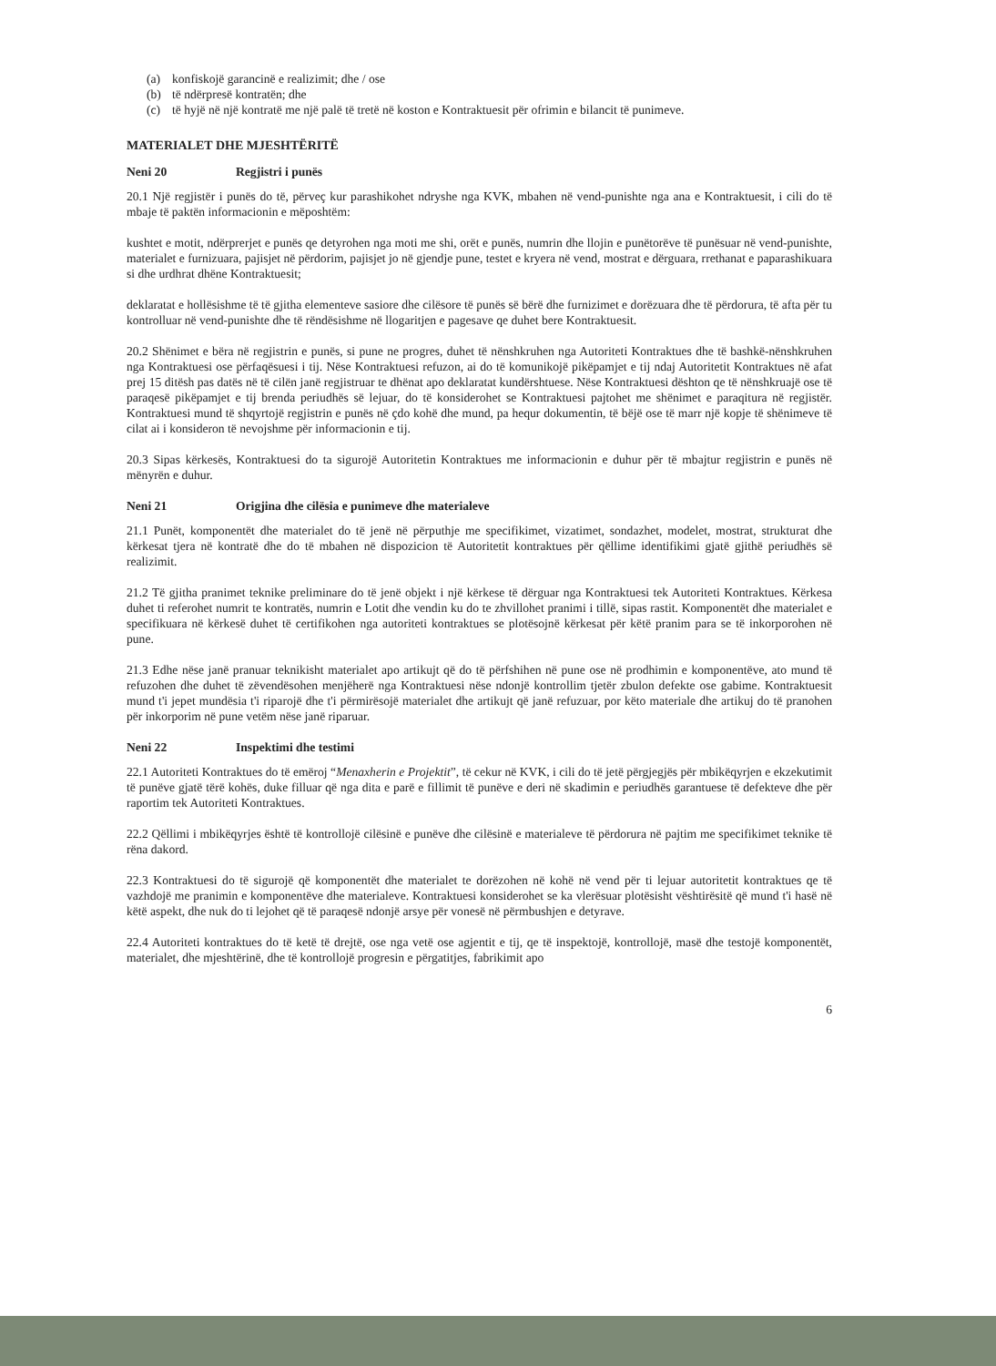(a) konfiskojë garancinë e realizimit; dhe / ose
(b) të ndërpresë kontratën; dhe
(c) të hyjë në një kontratë me një palë të tretë në koston e Kontraktuesit për ofrimin e bilancit të punimeve.
MATERIALET DHE MJESHTËRITË
Neni 20 Regjistri i punës
20.1 Një regjistër i punës do të, përveç kur parashikohet ndryshe nga KVK, mbahen në vend-punishte nga ana e Kontraktuesit, i cili do të mbaje të paktën informacionin e mëposhtëm:
kushtet e motit, ndërprerjet e punës qe detyrohen nga moti me shi, orët e punës, numrin dhe llojin e punëtorëve të punësuar në vend-punishte, materialet e furnizuara, pajisjet në përdorim, pajisjet jo në gjendje pune, testet e kryera në vend, mostrat e dërguara, rrethanat e paparashikuara si dhe urdhrat dhëne Kontraktuesit;
deklaratat e hollësishme të të gjitha elementeve sasiore dhe cilësore të punës së bërë dhe furnizimet e dorëzuara dhe të përdorura, të afta për tu kontrolluar në vend-punishte dhe të rëndësishme në llogaritjen e pagesave qe duhet bere Kontraktuesit.
20.2 Shënimet e bëra në regjistrin e punës, si pune ne progres, duhet të nënshkruhen nga Autoriteti Kontraktues dhe të bashkë-nënshkruhen nga Kontraktuesi ose përfaqësuesi i tij. Nëse Kontraktuesi refuzon, ai do të komunikojë pikëpamjet e tij ndaj Autoritetit Kontraktues në afat prej 15 ditësh pas datës në të cilën janë regjistruar te dhënat apo deklaratat kundërshtuese. Nëse Kontraktuesi dështon qe të nënshkruajë ose të paraqesë pikëpamjet e tij brenda periudhës së lejuar, do të konsiderohet se Kontraktuesi pajtohet me shënimet e paraqitura në regjistër. Kontraktuesi mund të shqyrtojë regjistrin e punës në çdo kohë dhe mund, pa hequr dokumentin, të bëjë ose të marr një kopje të shënimeve të cilat ai i konsideron të nevojshme për informacionin e tij.
20.3 Sipas kërkesës, Kontraktuesi do ta sigurojë Autoritetin Kontraktues me informacionin e duhur për të mbajtur regjistrin e punës në mënyrën e duhur.
Neni 21 Origjina dhe cilësia e punimeve dhe materialeve
21.1 Punët, komponentët dhe materialet do të jenë në përputhje me specifikimet, vizatimet, sondazhet, modelet, mostrat, strukturat dhe kërkesat tjera në kontratë dhe do të mbahen në dispozicion të Autoritetit kontraktues për qëllime identifikimi gjatë gjithë periudhës së realizimit.
21.2 Të gjitha pranimet teknike preliminare do të jenë objekt i një kërkese të dërguar nga Kontraktuesi tek Autoriteti Kontraktues. Kërkesa duhet ti referohet numrit te kontratës, numrin e Lotit dhe vendin ku do te zhvillohet pranimi i tillë, sipas rastit. Komponentët dhe materialet e specifikuara në kërkesë duhet të certifikohen nga autoriteti kontraktues se plotësojnë kërkesat për këtë pranim para se të inkorporohen në pune.
21.3 Edhe nëse janë pranuar teknikisht materialet apo artikujt që do të përfshihen në pune ose në prodhimin e komponentëve, ato mund të refuzohen dhe duhet të zëvendësohen menjëherë nga Kontraktuesi nëse ndonjë kontrollim tjetër zbulon defekte ose gabime. Kontraktuesit mund t'i jepet mundësia t'i riparojë dhe t'i përmirësojë materialet dhe artikujt që janë refuzuar, por këto materiale dhe artikuj do të pranohen për inkorporim në pune vetëm nëse janë riparuar.
Neni 22 Inspektimi dhe testimi
22.1 Autoriteti Kontraktues do të emëroj “Menaxherin e Projektit”, të cekur në KVK, i cili do të jetë përgjegjës për mbikëqyrjen e ekzekutimit të punëve gjatë tërë kohës, duke filluar që nga dita e parë e fillimit të punëve e deri në skadimin e periudhës garantuese të defekteve dhe për raportim tek Autoriteti Kontraktues.
22.2 Qëllimi i mbikëqyrjes është të kontrollojë cilësinë e punëve dhe cilësinë e materialeve të përdorura në pajtim me specifikimet teknike të rëna dakord.
22.3 Kontraktuesi do të sigurojë që komponentët dhe materialet te dorëzohen në kohë në vend për ti lejuar autoritetit kontraktues qe të vazhdojë me pranimin e komponentëve dhe materialeve. Kontraktuesi konsiderohet se ka vlerësuar plotësisht vështirësitë që mund t'i hasë në këtë aspekt, dhe nuk do ti lejohet që të paraqesë ndonjë arsye për vonesë në përmbushjen e detyrave.
22.4 Autoriteti kontraktues do të ketë të drejtë, ose nga vetë ose agjentit e tij, qe të inspektojë, kontrollojë, masë dhe testojë komponentët, materialet, dhe mjeshtërinë, dhe të kontrollojë progresin e përgatitjes, fabrikimit apo
6